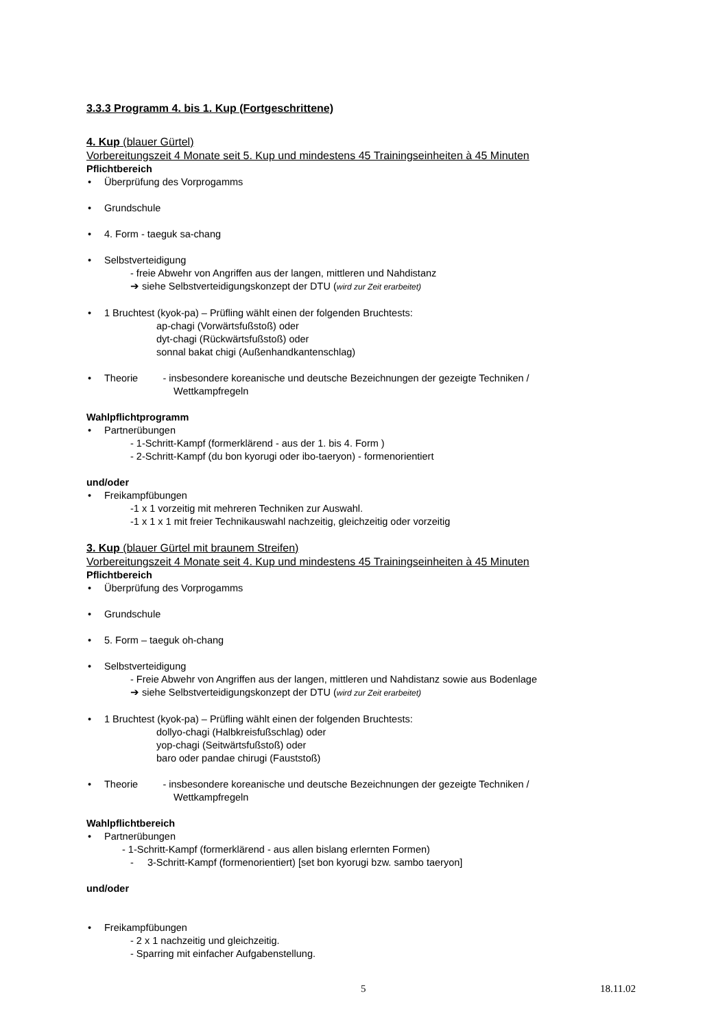3.3.3 Programm 4. bis 1. Kup (Fortgeschrittene)
4. Kup (blauer Gürtel)
Vorbereitungszeit 4 Monate seit 5. Kup und mindestens 45 Trainingseinheiten à 45 Minuten
Pflichtbereich
• Überprüfung des Vorprogamms
• Grundschule
• 4. Form - taeguk sa-chang
• Selbstverteidigung
- freie Abwehr von Angriffen aus der langen, mittleren und Nahdistanz
➔ siehe Selbstverteidigungskonzept der DTU (wird zur Zeit erarbeitet)
• 1 Bruchtest (kyok-pa) – Prüfling wählt einen der folgenden Bruchtests:
ap-chagi (Vorwärtsfußstoß) oder
dyt-chagi (Rückwärtsfußstoß) oder
sonnal bakat chigi (Außenhandkantenschlag)
• Theorie - insbesondere koreanische und deutsche Bezeichnungen der gezeigte Techniken /
Wettkampfregeln
Wahlpflichtprogramm
• Partnerübungen
- 1-Schritt-Kampf (formerklärend - aus der 1. bis 4. Form )
- 2-Schritt-Kampf (du bon kyorugi oder ibo-taeryon) - formenorientiert
und/oder
• Freikampfübungen
-1 x 1 vorzeitig mit mehreren Techniken zur Auswahl.
-1 x 1 x 1 mit freier Technikauswahl nachzeitig, gleichzeitig oder vorzeitig
3. Kup (blauer Gürtel mit braunem Streifen)
Vorbereitungszeit 4 Monate seit 4. Kup und mindestens 45 Trainingseinheiten à 45 Minuten
Pflichtbereich
• Überprüfung des Vorprogamms
• Grundschule
• 5. Form – taeguk oh-chang
• Selbstverteidigung
- Freie Abwehr von Angriffen aus der langen, mittleren und Nahdistanz sowie aus Bodenlage
➔ siehe Selbstverteidigungskonzept der DTU (wird zur Zeit erarbeitet)
• 1 Bruchtest (kyok-pa) – Prüfling wählt einen der folgenden Bruchtests:
dollyo-chagi (Halbkreisfußschlag) oder
yop-chagi (Seitwärtsfußstoß) oder
baro oder pandae chirugi (Fauststoß)
• Theorie - insbesondere koreanische und deutsche Bezeichnungen der gezeigte Techniken /
Wettkampfregeln
Wahlpflichtbereich
• Partnerübungen
- 1-Schritt-Kampf (formerklärend - aus allen bislang erlernten Formen)
- 3-Schritt-Kampf (formenorientiert) [set bon kyorugi bzw. sambo taeryon]
und/oder
• Freikampfübungen
- 2 x 1 nachzeitig und gleichzeitig.
- Sparring mit einfacher Aufgabenstellung.
5 18.11.02